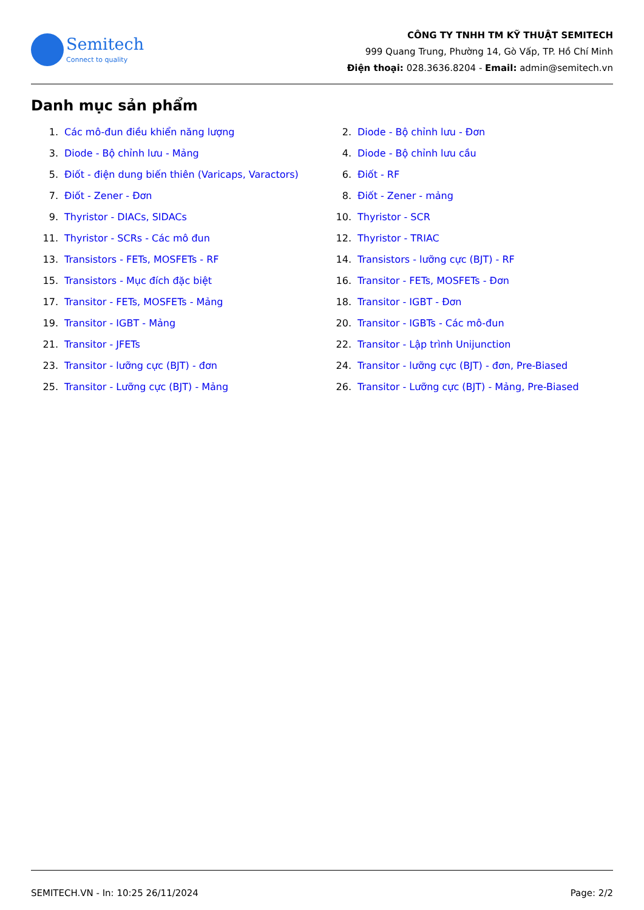Semitech
Connect to quality
CÔNG TY TNHH TM KỸ THUẬT SEMITECH
999 Quang Trung, Phường 14, Gò Vấp, TP. Hồ Chí Minh
Điện thoại: 028.3636.8204 - Email: admin@semitech.vn
Danh mục sản phẩm
1. Các mô-đun điều khiển năng lượng
2. Diode - Bộ chỉnh lưu - Đơn
3. Diode - Bộ chỉnh lưu - Mảng
4. Diode - Bộ chỉnh lưu cầu
5. Điốt - điện dung biến thiên (Varicaps, Varactors)
6. Điốt - RF
7. Điốt - Zener - Đơn
8. Điốt - Zener - mảng
9. Thyristor - DIACs, SIDACs
10. Thyristor - SCR
11. Thyristor - SCRs - Các mô đun
12. Thyristor - TRIAC
13. Transistors - FETs, MOSFETs - RF
14. Transistors - lưỡng cực (BJT) - RF
15. Transistors - Mục đích đặc biệt
16. Transitor - FETs, MOSFETs - Đơn
17. Transitor - FETs, MOSFETs - Mảng
18. Transitor - IGBT - Đơn
19. Transitor - IGBT - Mảng
20. Transitor - IGBTs - Các mô-đun
21. Transitor - JFETs
22. Transitor - Lập trình Unijunction
23. Transitor - lưỡng cực (BJT) - đơn
24. Transitor - lưỡng cực (BJT) - đơn, Pre-Biased
25. Transitor - Lưỡng cực (BJT) - Mảng
26. Transitor - Lưỡng cực (BJT) - Mảng, Pre-Biased
SEMITECH.VN - In: 10:25 26/11/2024 Page: 2/2